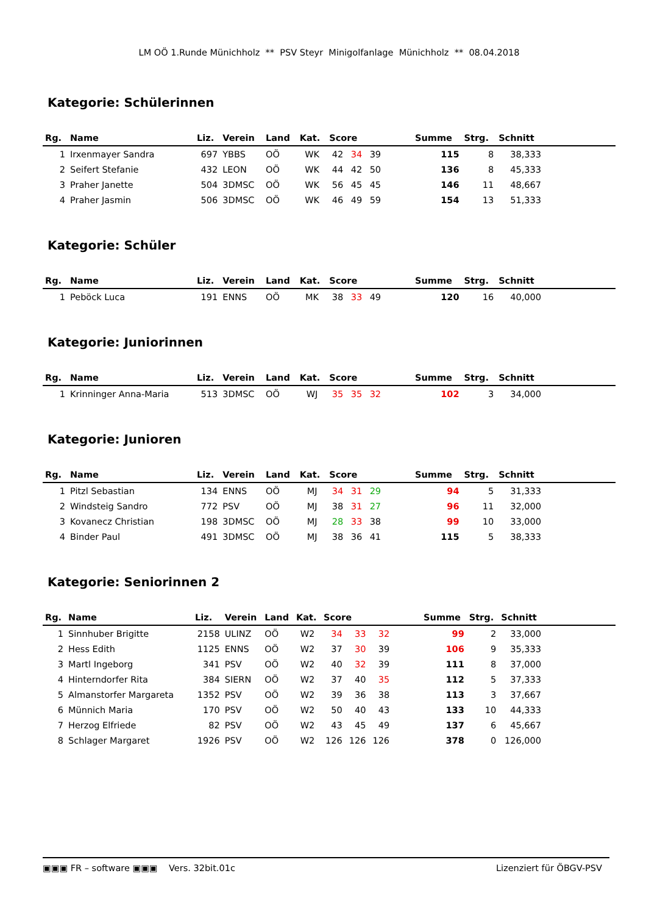LM OÖ 1.Runde Münichholz ** PSV Steyr Minigolfanlage Münichholz ** 08.04.2018
Kategorie: Schülerinnen
| Rg. | Name | Liz. | Verein | Land | Kat. | Score | | | | Summe | Strg. | Schnitt | |
| --- | --- | --- | --- | --- | --- | --- | --- | --- | --- | --- | --- | --- | --- |
| 1 | Irxenmayer Sandra | 697 | YBBS | OÖ | WK | 42 | 34 | 39 | | 115 | 8 | 38,333 | |
| 2 | Seifert Stefanie | 432 | LEON | OÖ | WK | 44 | 42 | 50 | | 136 | 8 | 45,333 | |
| 3 | Praher Janette | 504 | 3DMSC | OÖ | WK | 56 | 45 | 45 | | 146 | 11 | 48,667 | |
| 4 | Praher Jasmin | 506 | 3DMSC | OÖ | WK | 46 | 49 | 59 | | 154 | 13 | 51,333 | |
Kategorie: Schüler
| Rg. | Name | Liz. | Verein | Land | Kat. | Score | | | | Summe | Strg. | Schnitt | |
| --- | --- | --- | --- | --- | --- | --- | --- | --- | --- | --- | --- | --- | --- |
| 1 | Peböck Luca | 191 | ENNS | OÖ | MK | 38 | 33 | 49 | | 120 | 16 | 40,000 | |
Kategorie: Juniorinnen
| Rg. | Name | Liz. | Verein | Land | Kat. | Score | | | | Summe | Strg. | Schnitt | |
| --- | --- | --- | --- | --- | --- | --- | --- | --- | --- | --- | --- | --- | --- |
| 1 | Krinninger Anna-Maria | 513 | 3DMSC | OÖ | WJ | 35 | 35 | 32 | | 102 | 3 | 34,000 | |
Kategorie: Junioren
| Rg. | Name | Liz. | Verein | Land | Kat. | Score | | | | Summe | Strg. | Schnitt | |
| --- | --- | --- | --- | --- | --- | --- | --- | --- | --- | --- | --- | --- | --- |
| 1 | Pitzl Sebastian | 134 | ENNS | OÖ | MJ | 34 | 31 | 29 | | 94 | 5 | 31,333 | |
| 2 | Windsteig Sandro | 772 | PSV | OÖ | MJ | 38 | 31 | 27 | | 96 | 11 | 32,000 | |
| 3 | Kovanecz Christian | 198 | 3DMSC | OÖ | MJ | 28 | 33 | 38 | | 99 | 10 | 33,000 | |
| 4 | Binder Paul | 491 | 3DMSC | OÖ | MJ | 38 | 36 | 41 | | 115 | 5 | 38,333 | |
Kategorie: Seniorinnen 2
| Rg. | Name | Liz. | Verein | Land | Kat. | Score | | | | Summe | Strg. | Schnitt | |
| --- | --- | --- | --- | --- | --- | --- | --- | --- | --- | --- | --- | --- | --- |
| 1 | Sinnhuber Brigitte | 2158 | ULINZ | OÖ | W2 | 34 | 33 | 32 | | 99 | 2 | 33,000 | |
| 2 | Hess Edith | 1125 | ENNS | OÖ | W2 | 37 | 30 | 39 | | 106 | 9 | 35,333 | |
| 3 | Martl Ingeborg | 341 | PSV | OÖ | W2 | 40 | 32 | 39 | | 111 | 8 | 37,000 | |
| 4 | Hinterndorfer Rita | 384 | SIERN | OÖ | W2 | 37 | 40 | 35 | | 112 | 5 | 37,333 | |
| 5 | Almanstorfer Margareta | 1352 | PSV | OÖ | W2 | 39 | 36 | 38 | | 113 | 3 | 37,667 | |
| 6 | Münnich Maria | 170 | PSV | OÖ | W2 | 50 | 40 | 43 | | 133 | 10 | 44,333 | |
| 7 | Herzog Elfriede | 82 | PSV | OÖ | W2 | 43 | 45 | 49 | | 137 | 6 | 45,667 | |
| 8 | Schlager Margaret | 1926 | PSV | OÖ | W2 | 126 | 126 | 126 | | 378 | 0 | 126,000 | |
▣▣▣ FR – software ▣▣▣ Vers. 32bit.01c Lizenziert für ÖBGV-PSV